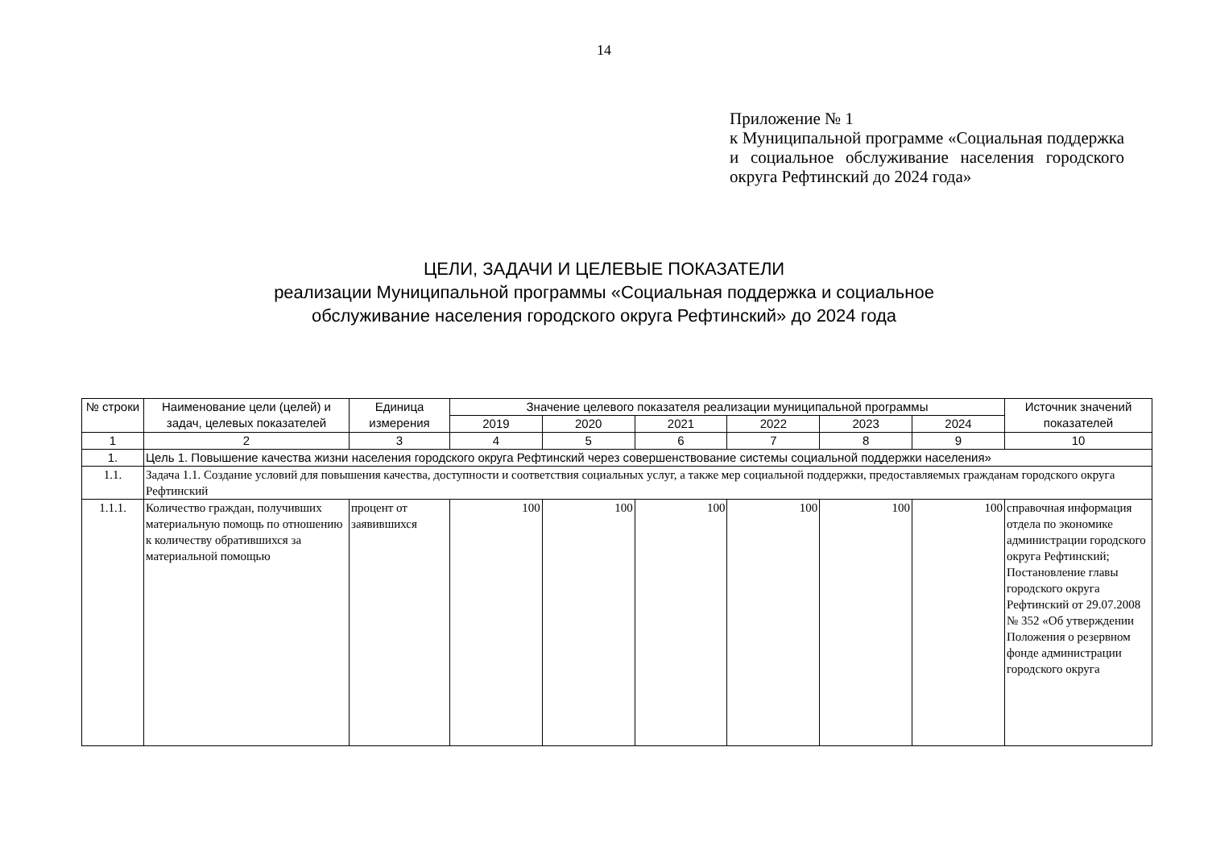14
Приложение № 1
к Муниципальной программе «Социальная поддержка и социальное обслуживание населения городского округа Рефтинский до 2024 года»
ЦЕЛИ, ЗАДАЧИ И ЦЕЛЕВЫЕ ПОКАЗАТЕЛИ
реализации Муниципальной программы «Социальная поддержка и социальное
обслуживание населения городского округа Рефтинский» до 2024 года
| № строки | Наименование цели (целей) и задач, целевых показателей | Единица измерения | Значение целевого показателя реализации муниципальной программы | | | | | | Источник значений показателей |
| --- | --- | --- | --- | --- | --- | --- | --- | --- | --- |
| | | | 2019 | 2020 | 2021 | 2022 | 2023 | 2024 | |
| 1 | 2 | 3 | 4 | 5 | 6 | 7 | 8 | 9 | 10 |
| 1. | Цель 1. Повышение качества жизни населения городского округа Рефтинский через совершенствование системы социальной поддержки населения» | | | | | | | | |
| 1.1. | Задача 1.1. Создание условий для повышения качества, доступности и соответствия социальных услуг, а также мер социальной поддержки, предоставляемых гражданам городского округа Рефтинский | | | | | | | | |
| 1.1.1. | Количество граждан, получивших материальную помощь по отношению к количеству обратившихся за материальной помощью | процент от заявившихся | 100 | 100 | 100 | 100 | 100 | 100 | справочная информация отдела по экономике администрации городского округа Рефтинский; Постановление главы городского округа Рефтинский от 29.07.2008 № 352 «Об утверждении Положения о резервном фонде администрации городского округа |